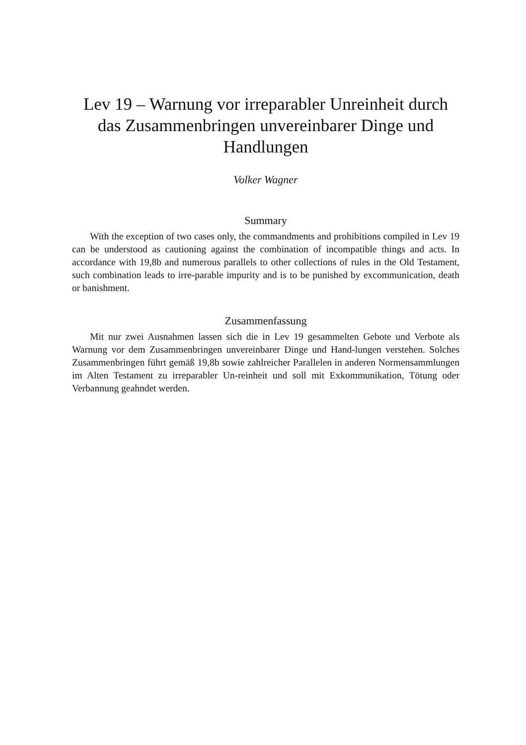Lev 19 – Warnung vor irreparabler Unreinheit durch das Zusammenbringen unvereinbarer Dinge und Handlungen
Volker Wagner
Summary
With the exception of two cases only, the commandments and prohibitions compiled in Lev 19 can be understood as cautioning against the combination of incompatible things and acts. In accordance with 19,8b and numerous parallels to other collections of rules in the Old Testament, such combination leads to irre-parable impurity and is to be punished by excommunication, death or banishment.
Zusammenfassung
Mit nur zwei Ausnahmen lassen sich die in Lev 19 gesammelten Gebote und Verbote als Warnung vor dem Zusammenbringen unvereinbarer Dinge und Hand-lungen verstehen. Solches Zusammenbringen führt gemäß 19,8b sowie zahlreicher Parallelen in anderen Normensammlungen im Alten Testament zu irreparabler Un-reinheit und soll mit Exkommunikation, Tötung oder Verbannung geahndet werden.